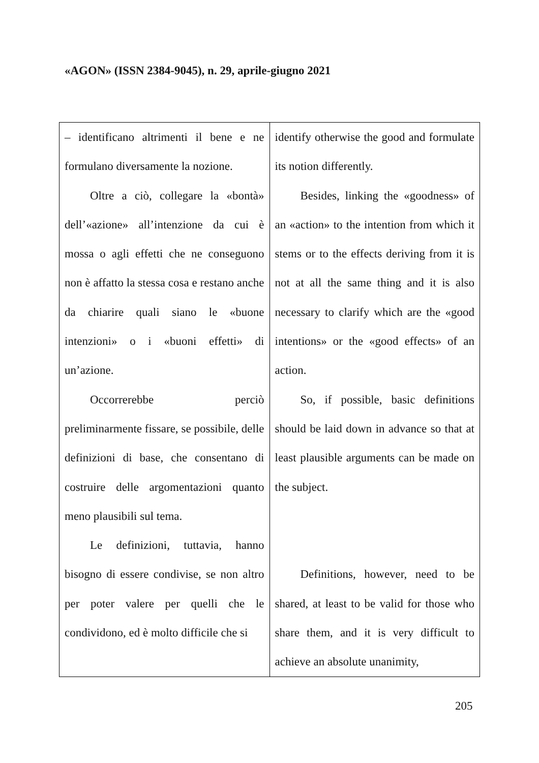«AGON» (ISSN 2384-9045), n. 29, aprile-giugno 2021
| – identificano altrimenti il bene e ne formulano diversamente la nozione. Oltre a ciò, collegare la «bontà» dell’«azione» all’intenzione da cui è mossa o agli effetti che ne conseguono non è affatto la stessa cosa e restano anche da chiarire quali siano le «buone intenzioni» o i «buoni effetti» di un’azione. Occorrerebbe perciò preliminarmente fissare, se possibile, delle definizioni di base, che consentano di costruire delle argomentazioni quanto meno plausibili sul tema. Le definizioni, tuttavia, hanno bisogno di essere condivise, se non altro per poter valere per quelli che le condividono, ed è molto difficile che si | identify otherwise the good and formulate its notion differently. Besides, linking the «goodness» of an «action» to the intention from which it stems or to the effects deriving from it is not at all the same thing and it is also necessary to clarify which are the «good intentions» or the «good effects» of an action. So, if possible, basic definitions should be laid down in advance so that at least plausible arguments can be made on the subject. Definitions, however, need to be shared, at least to be valid for those who share them, and it is very difficult to achieve an absolute unanimity, |
205